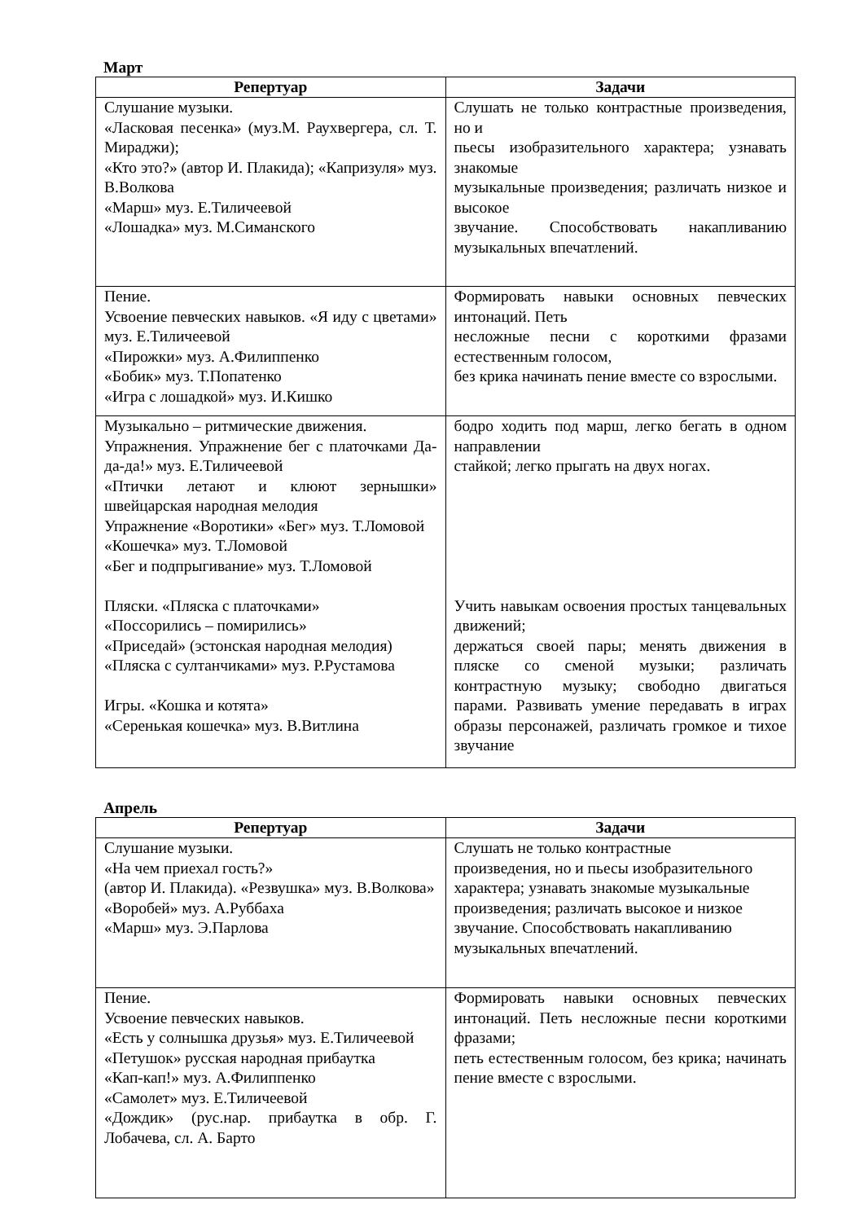Март
| Репертуар | Задачи |
| --- | --- |
| Слушание музыки. «Ласковая песенка» (муз.М. Раухвергера, сл. Т. Мираджи); «Кто это?» (автор И. Плакида); «Капризуля» муз. В.Волкова «Марш» муз. Е.Тиличеевой «Лошадка» муз. М.Симанского | Слушать не только контрастные произведения, но и пьесы изобразительного характера; узнавать знакомые музыкальные произведения; различать низкое и высокое звучание. Способствовать накапливанию музыкальных впечатлений. |
| Пение. Усвоение певческих навыков. «Я иду с цветами» муз. Е.Тиличеевой «Пирожки» муз. А.Филиппенко «Бобик» муз. Т.Попатенко «Игра с лошадкой» муз. И.Кишко | Формировать навыки основных певческих интонаций. Петь несложные песни с короткими фразами естественным голосом, без крика начинать пение вместе со взрослыми. |
| Музыкально – ритмические движения. Упражнения. Упражнение бег с платочками Да-да-да!» муз. Е.Тиличеевой «Птички летают и клюют зернышки» швейцарская народная мелодия Упражнение «Воротики» «Бег» муз. Т.Ломовой «Кошечка» муз. Т.Ломовой «Бег и подпрыгивание» муз. Т.Ломовой Пляски. «Пляска с платочками» «Поссорились – помирились» «Приседай» (эстонская народная мелодия) «Пляска с султанчиками» муз. Р.Рустамова Игры. «Кошка и котята» «Серенькая кошечка» муз. В.Витлина | бодро ходить под марш, легко бегать в одном направлении стайкой; легко прыгать на двух ногах. Учить навыкам освоения простых танцевальных движений; держаться своей пары; менять движения в пляске со сменой музыки; различать контрастную музыку; свободно двигаться парами. Развивать умение передавать в играх образы персонажей, различать громкое и тихое звучание |
Апрель
| Репертуар | Задачи |
| --- | --- |
| Слушание музыки. «На чем приехал гость?» (автор И. Плакида). «Резвушка» муз. В.Волкова» «Воробей» муз. А.Руббаха «Марш» муз. Э.Парлова | Слушать не только контрастные произведения, но и пьесы изобразительного характера; узнавать знакомые музыкальные произведения; различать высокое и низкое звучание. Способствовать накапливанию музыкальных впечатлений. |
| Пение. Усвоение певческих навыков. «Есть у солнышка друзья» муз. Е.Тиличеевой «Петушок» русская народная прибаутка «Кап-кап!» муз. А.Филиппенко «Самолет» муз. Е.Тиличеевой «Дождик» (рус.нар. прибаутка в обр. Г. Лобачева, сл. А. Барто | Формировать навыки основных певческих интонаций. Петь несложные песни короткими фразами; петь естественным голосом, без крика; начинать пение вместе с взрослыми. |